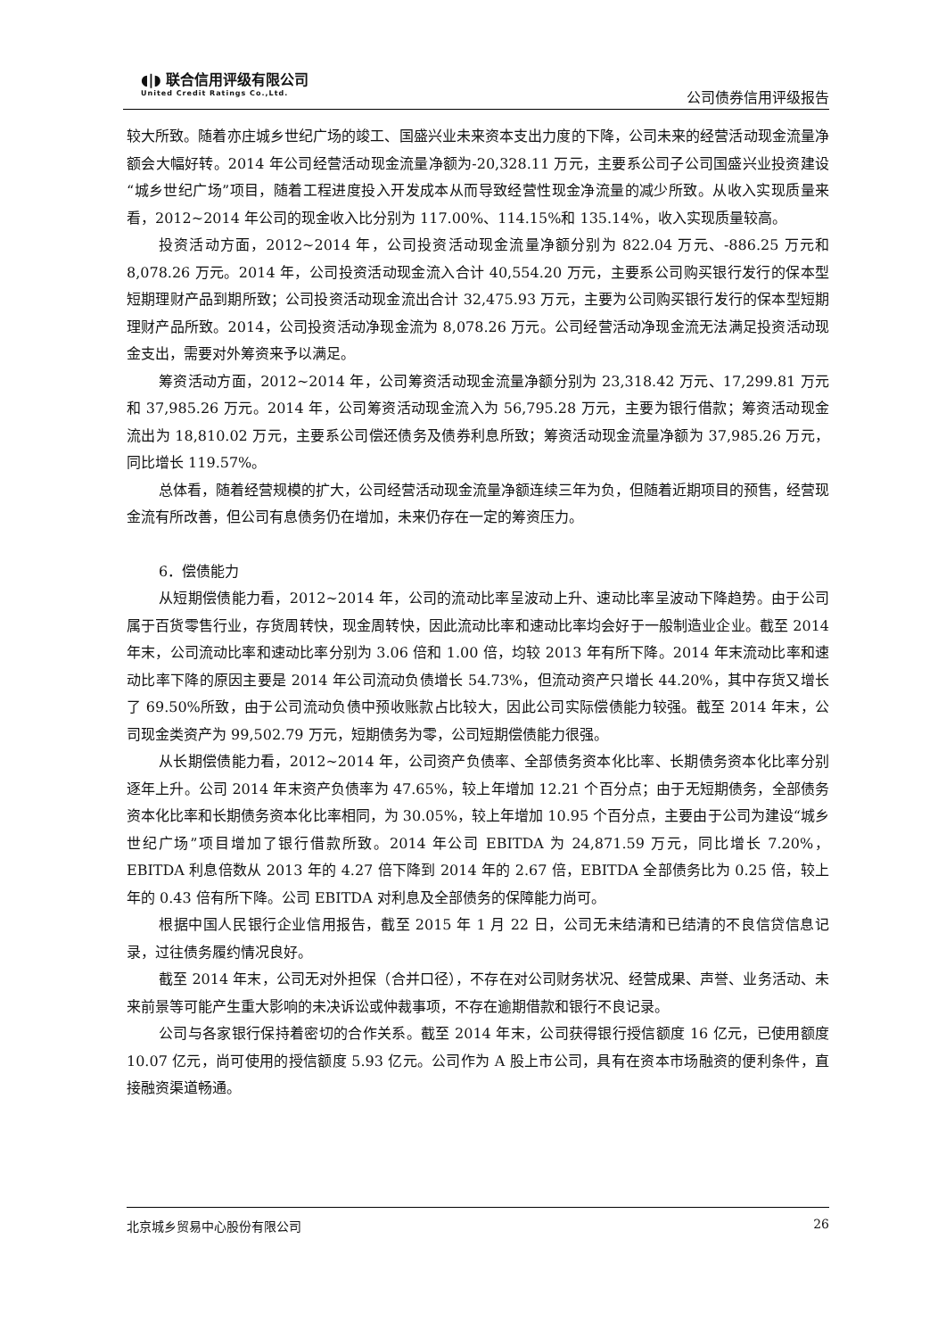◖|◗ 联合信用评级有限公司
United Credit Ratings Co.,Ltd.
公司债券信用评级报告
较大所致。随着亦庄城乡世纪广场的竣工、国盛兴业未来资本支出力度的下降，公司未来的经营活动现金流量净额会大幅好转。2014 年公司经营活动现金流量净额为-20,328.11 万元，主要系公司子公司国盛兴业投资建设“城乡世纪广场”项目，随着工程进度投入开发成本从而导致经营性现金净流量的减少所致。从收入实现质量来看，2012~2014 年公司的现金收入比分别为 117.00%、114.15%和 135.14%，收入实现质量较高。
投资活动方面，2012~2014 年，公司投资活动现金流量净额分别为 822.04 万元、-886.25 万元和 8,078.26 万元。2014 年，公司投资活动现金流入合计 40,554.20 万元，主要系公司购买银行发行的保本型短期理财产品到期所致；公司投资活动现金流出合计 32,475.93 万元，主要为公司购买银行发行的保本型短期理财产品所致。2014，公司投资活动净现金流为 8,078.26 万元。公司经营活动净现金流无法满足投资活动现金支出，需要对外筹资来予以满足。
筹资活动方面，2012~2014 年，公司筹资活动现金流量净额分别为 23,318.42 万元、17,299.81 万元和 37,985.26 万元。2014 年，公司筹资活动现金流入为 56,795.28 万元，主要为银行借款；筹资活动现金流出为 18,810.02 万元，主要系公司偿还债务及债券利息所致；筹资活动现金流量净额为 37,985.26 万元，同比增长 119.57%。
总体看，随着经营规模的扩大，公司经营活动现金流量净额连续三年为负，但随着近期项目的预售，经营现金流有所改善，但公司有息债务仍在增加，未来仍存在一定的筹资压力。
6．偿债能力
从短期偿债能力看，2012~2014 年，公司的流动比率呈波动上升、速动比率呈波动下降趋势。由于公司属于百货零售行业，存货周转快，现金周转快，因此流动比率和速动比率均会好于一般制造业企业。截至 2014 年末，公司流动比率和速动比率分别为 3.06 倍和 1.00 倍，均较 2013 年有所下降。2014 年末流动比率和速动比率下降的原因主要是 2014 年公司流动负债增长 54.73%，但流动资产只增长 44.20%，其中存货又增长了 69.50%所致，由于公司流动负债中预收账款占比较大，因此公司实际偿债能力较强。截至 2014 年末，公司现金类资产为 99,502.79 万元，短期债务为零，公司短期偿债能力很强。
从长期偿债能力看，2012~2014 年，公司资产负债率、全部债务资本化比率、长期债务资本化比率分别逐年上升。公司 2014 年末资产负债率为 47.65%，较上年增加 12.21 个百分点；由于无短期债务，全部债务资本化比率和长期债务资本化比率相同，为 30.05%，较上年增加 10.95 个百分点，主要由于公司为建设“城乡世纪广场”项目增加了银行借款所致。2014 年公司 EBITDA 为 24,871.59 万元，同比增长 7.20%，EBITDA 利息倍数从 2013 年的 4.27 倍下降到 2014 年的 2.67 倍，EBITDA 全部债务比为 0.25 倍，较上年的 0.43 倍有所下降。公司 EBITDA 对利息及全部债务的保障能力尚可。
根据中国人民银行企业信用报告，截至 2015 年 1 月 22 日，公司无未结清和已结清的不良信贷信息记录，过往债务履约情况良好。
截至 2014 年末，公司无对外担保（合并口径），不存在对公司财务状况、经营成果、声誉、业务活动、未来前景等可能产生重大影响的未决诉讼或仲裁事项，不存在逾期借款和银行不良记录。
公司与各家银行保持着密切的合作关系。截至 2014 年末，公司获得银行授信额度 16 亿元，已使用额度 10.07 亿元，尚可使用的授信额度 5.93 亿元。公司作为 A 股上市公司，具有在资本市场融资的便利条件，直接融资渠道畅通。
北京城乡贸易中心股份有限公司 26